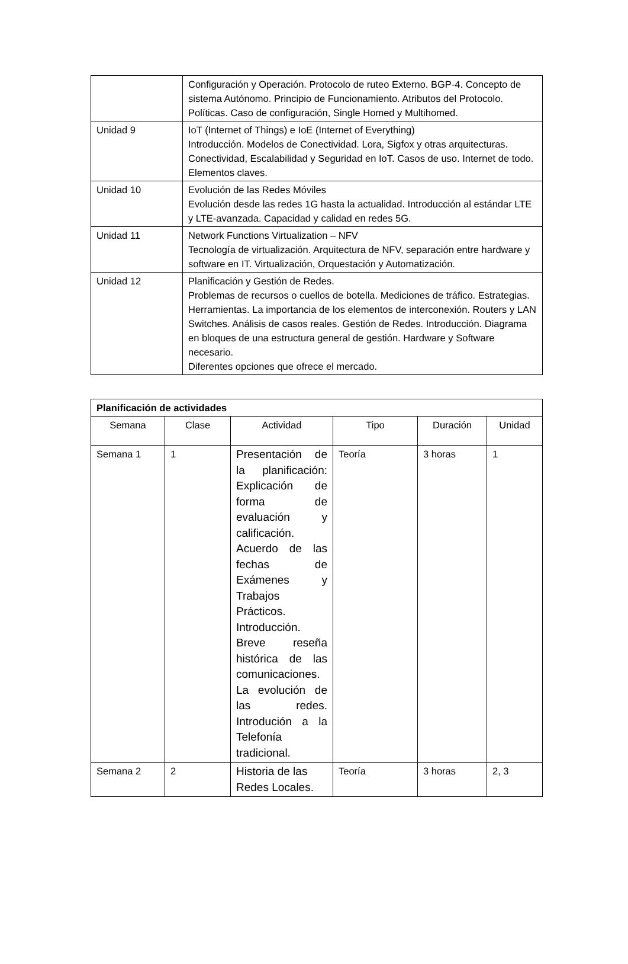| | Configuración y Operación. Protocolo de ruteo Externo. BGP-4. Concepto de sistema Autónomo. Principio de Funcionamiento. Atributos del Protocolo. Políticas. Caso de configuración, Single Homed y Multihomed. |
| Unidad 9 | IoT (Internet of Things) e IoE (Internet of Everything) Introducción. Modelos de Conectividad. Lora, Sigfox y otras arquitecturas. Conectividad, Escalabilidad y Seguridad en IoT. Casos de uso. Internet de todo. Elementos claves. |
| Unidad 10 | Evolución de las Redes Móviles Evolución desde las redes 1G hasta la actualidad. Introducción al estándar LTE y LTE-avanzada. Capacidad y calidad en redes 5G. |
| Unidad 11 | Network Functions Virtualization – NFV Tecnología de virtualización. Arquitectura de NFV, separación entre hardware y software en IT. Virtualización, Orquestación y Automatización. |
| Unidad 12 | Planificación y Gestión de Redes. Problemas de recursos o cuellos de botella. Mediciones de tráfico. Estrategias. Herramientas. La importancia de los elementos de interconexión. Routers y LAN Switches. Análisis de casos reales. Gestión de Redes. Introducción. Diagrama en bloques de una estructura general de gestión. Hardware y Software necesario. Diferentes opciones que ofrece el mercado. |
| Planificación de actividades | | | | | |
| Semana | Clase | Actividad | Tipo | Duración | Unidad |
| Semana 1 | 1 | Presentación de la planificación: Explicación de forma de evaluación y calificación. Acuerdo de las fechas de Exámenes y Trabajos Prácticos. Introducción. Breve reseña histórica de las comunicaciones. La evolución de las redes. Introdución a la Telefonía tradicional. | Teoría | 3 horas | 1 |
| Semana 2 | 2 | Historia de las Redes Locales. | Teoría | 3 horas | 2, 3 |